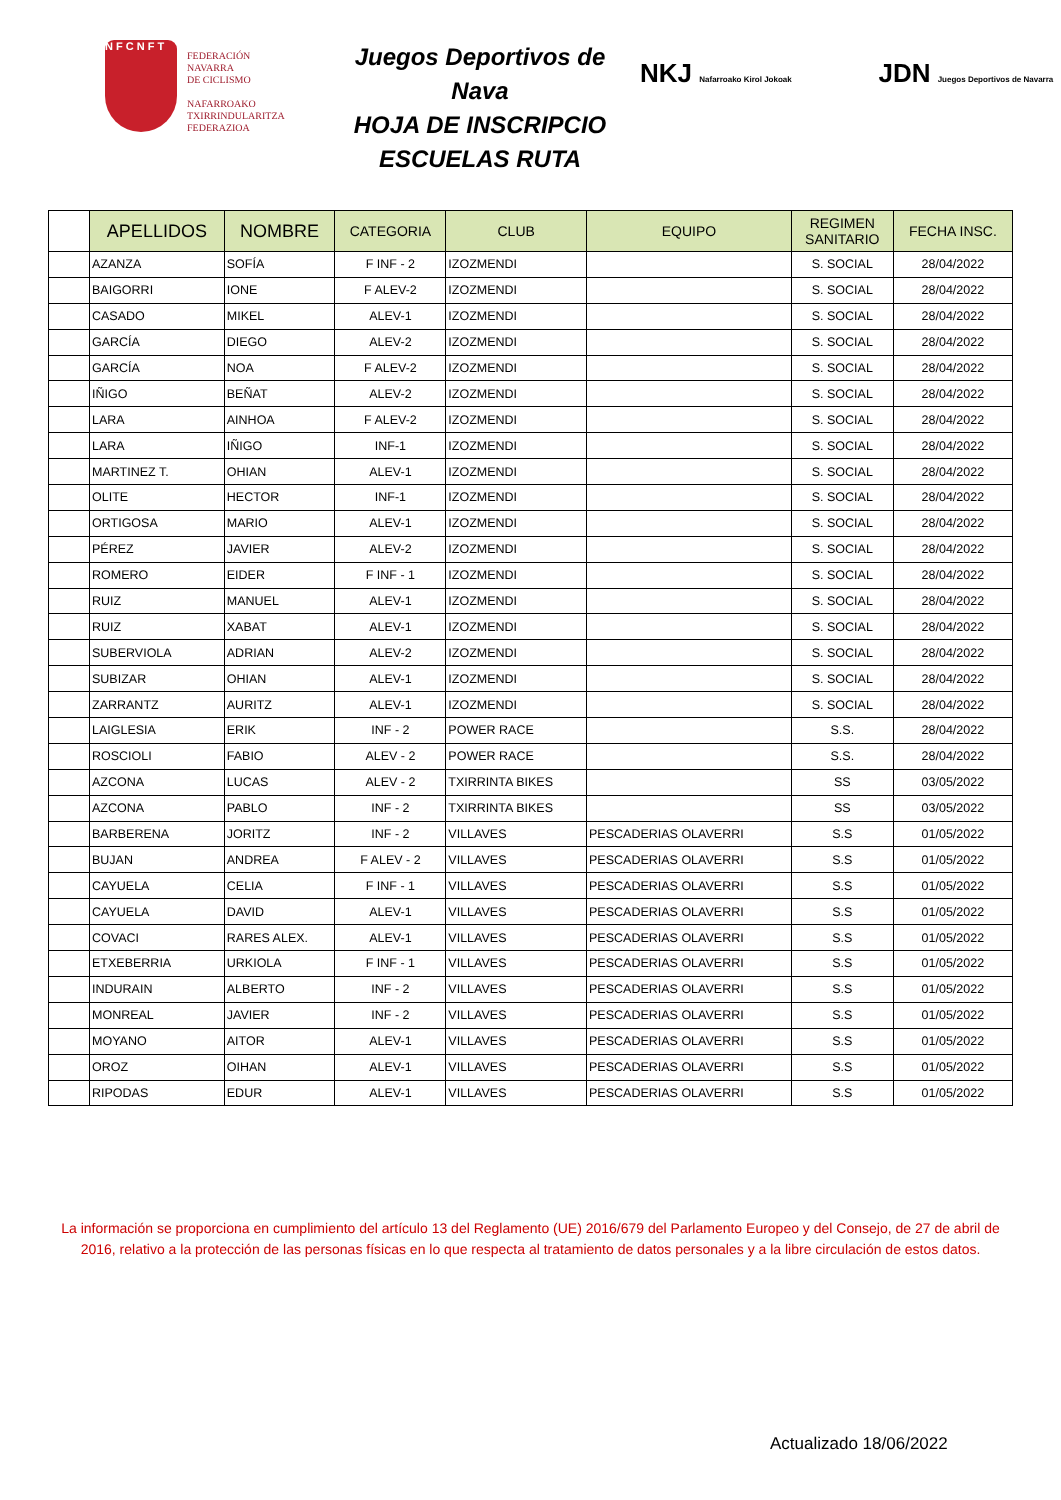N F C N F T
FEDERACIÓN
NAVARRA
DE CICLISMO
NAFARROAKO
TXIRRINDULARITZA
FEDERAZIOA
Juegos Deportivos de Nava
HOJA DE INSCRIPCIO
ESCUELAS RUTA
NKJ Nafarroako Kirol Jokoak JDN Juegos Deportivos de Navarra
| | APELLIDOS | NOMBRE | CATEGORIA | CLUB | EQUIPO | REGIMEN SANITARIO | FECHA INSC. |
| --- | --- | --- | --- | --- | --- | --- | --- |
| | AZANZA | SOFÍA | F INF - 2 | IZOZMENDI | | S. SOCIAL | 28/04/2022 |
| | BAIGORRI | IONE | F ALEV-2 | IZOZMENDI | | S. SOCIAL | 28/04/2022 |
| | CASADO | MIKEL | ALEV-1 | IZOZMENDI | | S. SOCIAL | 28/04/2022 |
| | GARCÍA | DIEGO | ALEV-2 | IZOZMENDI | | S. SOCIAL | 28/04/2022 |
| | GARCÍA | NOA | F ALEV-2 | IZOZMENDI | | S. SOCIAL | 28/04/2022 |
| | IÑIGO | BEÑAT | ALEV-2 | IZOZMENDI | | S. SOCIAL | 28/04/2022 |
| | LARA | AINHOA | F ALEV-2 | IZOZMENDI | | S. SOCIAL | 28/04/2022 |
| | LARA | IÑIGO | INF-1 | IZOZMENDI | | S. SOCIAL | 28/04/2022 |
| | MARTINEZ T. | OHIAN | ALEV-1 | IZOZMENDI | | S. SOCIAL | 28/04/2022 |
| | OLITE | HECTOR | INF-1 | IZOZMENDI | | S. SOCIAL | 28/04/2022 |
| | ORTIGOSA | MARIO | ALEV-1 | IZOZMENDI | | S. SOCIAL | 28/04/2022 |
| | PÉREZ | JAVIER | ALEV-2 | IZOZMENDI | | S. SOCIAL | 28/04/2022 |
| | ROMERO | EIDER | F INF - 1 | IZOZMENDI | | S. SOCIAL | 28/04/2022 |
| | RUIZ | MANUEL | ALEV-1 | IZOZMENDI | | S. SOCIAL | 28/04/2022 |
| | RUIZ | XABAT | ALEV-1 | IZOZMENDI | | S. SOCIAL | 28/04/2022 |
| | SUBERVIOLA | ADRIAN | ALEV-2 | IZOZMENDI | | S. SOCIAL | 28/04/2022 |
| | SUBIZAR | OHIAN | ALEV-1 | IZOZMENDI | | S. SOCIAL | 28/04/2022 |
| | ZARRANTZ | AURITZ | ALEV-1 | IZOZMENDI | | S. SOCIAL | 28/04/2022 |
| | LAIGLESIA | ERIK | INF - 2 | POWER RACE | | S.S. | 28/04/2022 |
| | ROSCIOLI | FABIO | ALEV - 2 | POWER RACE | | S.S. | 28/04/2022 |
| | AZCONA | LUCAS | ALEV - 2 | TXIRRINTA BIKES | | SS | 03/05/2022 |
| | AZCONA | PABLO | INF - 2 | TXIRRINTA BIKES | | SS | 03/05/2022 |
| | BARBERENA | JORITZ | INF - 2 | VILLAVES | PESCADERIAS OLAVERRI | S.S | 01/05/2022 |
| | BUJAN | ANDREA | F ALEV - 2 | VILLAVES | PESCADERIAS OLAVERRI | S.S | 01/05/2022 |
| | CAYUELA | CELIA | F INF - 1 | VILLAVES | PESCADERIAS OLAVERRI | S.S | 01/05/2022 |
| | CAYUELA | DAVID | ALEV-1 | VILLAVES | PESCADERIAS OLAVERRI | S.S | 01/05/2022 |
| | COVACI | RARES ALEX. | ALEV-1 | VILLAVES | PESCADERIAS OLAVERRI | S.S | 01/05/2022 |
| | ETXEBERRIA | URKIOLA | F INF - 1 | VILLAVES | PESCADERIAS OLAVERRI | S.S | 01/05/2022 |
| | INDURAIN | ALBERTO | INF - 2 | VILLAVES | PESCADERIAS OLAVERRI | S.S | 01/05/2022 |
| | MONREAL | JAVIER | INF - 2 | VILLAVES | PESCADERIAS OLAVERRI | S.S | 01/05/2022 |
| | MOYANO | AITOR | ALEV-1 | VILLAVES | PESCADERIAS OLAVERRI | S.S | 01/05/2022 |
| | OROZ | OIHAN | ALEV-1 | VILLAVES | PESCADERIAS OLAVERRI | S.S | 01/05/2022 |
| | RIPODAS | EDUR | ALEV-1 | VILLAVES | PESCADERIAS OLAVERRI | S.S | 01/05/2022 |
La información se proporciona en cumplimiento del artículo 13 del Reglamento (UE) 2016/679 del Parlamento Europeo y del Consejo, de 27 de abril de 2016, relativo a la protección de las personas físicas en lo que respecta al tratamiento de datos personales y a la libre circulación de estos datos.
Actualizado 18/06/2022